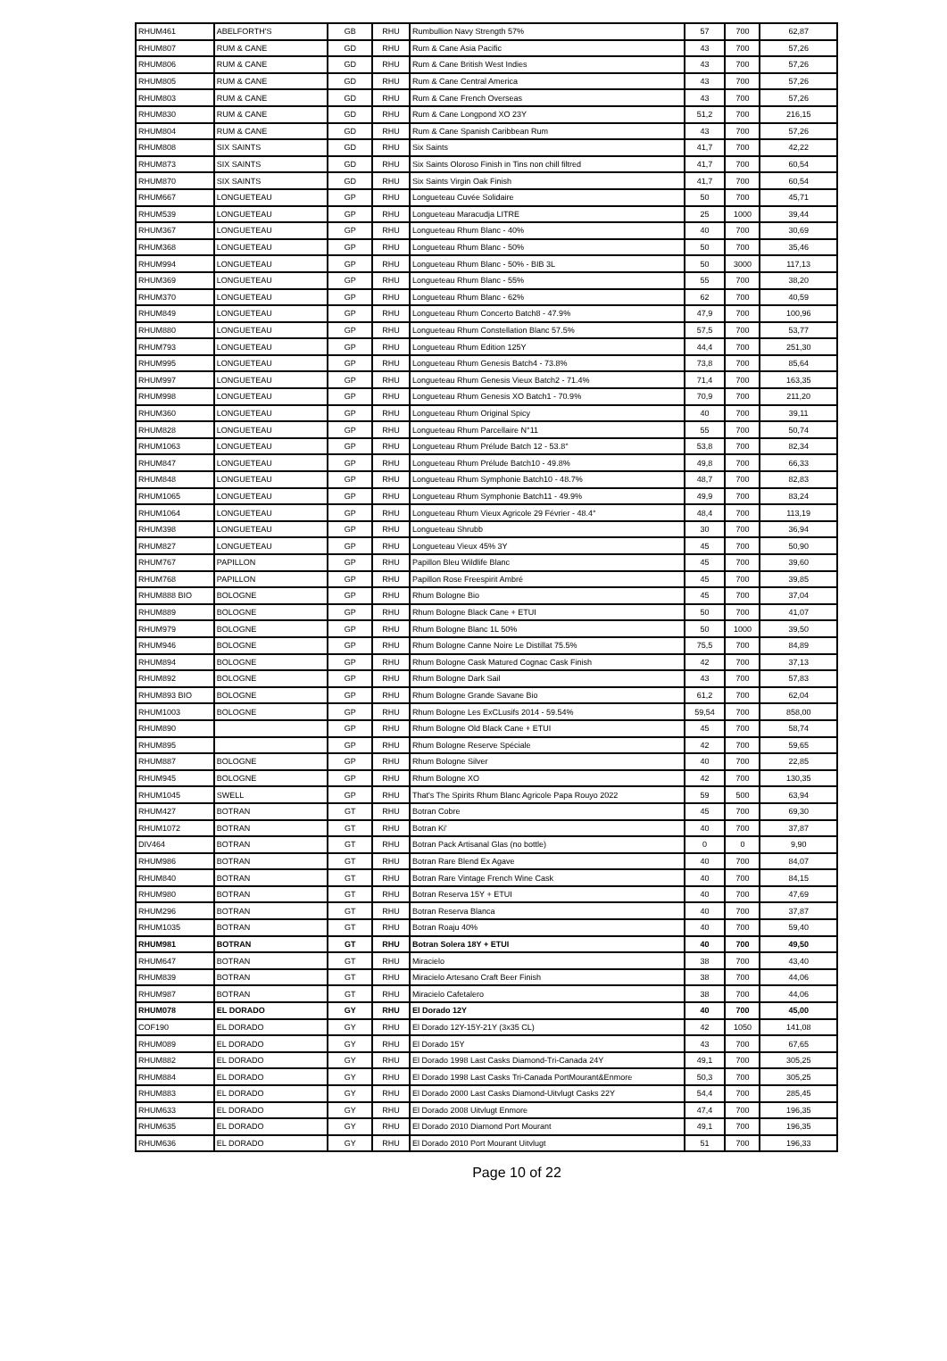| RHUM461 | ABELFORTH'S | GB | RHU | Rumbullion Navy Strength 57% | 57 | 700 | 62,87 |
| RHUM807 | RUM & CANE | GD | RHU | Rum & Cane Asia Pacific | 43 | 700 | 57,26 |
| RHUM806 | RUM & CANE | GD | RHU | Rum & Cane British West Indies | 43 | 700 | 57,26 |
| RHUM805 | RUM & CANE | GD | RHU | Rum & Cane Central America | 43 | 700 | 57,26 |
| RHUM803 | RUM & CANE | GD | RHU | Rum & Cane French Overseas | 43 | 700 | 57,26 |
| RHUM830 | RUM & CANE | GD | RHU | Rum & Cane Longpond XO 23Y | 51,2 | 700 | 216,15 |
| RHUM804 | RUM & CANE | GD | RHU | Rum & Cane Spanish Caribbean Rum | 43 | 700 | 57,26 |
| RHUM808 | SIX SAINTS | GD | RHU | Six Saints | 41,7 | 700 | 42,22 |
| RHUM873 | SIX SAINTS | GD | RHU | Six Saints Oloroso Finish in Tins non chill filtred | 41,7 | 700 | 60,54 |
| RHUM870 | SIX SAINTS | GD | RHU | Six Saints Virgin Oak Finish | 41,7 | 700 | 60,54 |
| RHUM667 | LONGUETEAU | GP | RHU | Longueteau Cuvée Solidaire | 50 | 700 | 45,71 |
| RHUM539 | LONGUETEAU | GP | RHU | Longueteau Maracudja LITRE | 25 | 1000 | 39,44 |
| RHUM367 | LONGUETEAU | GP | RHU | Longueteau Rhum Blanc - 40% | 40 | 700 | 30,69 |
| RHUM368 | LONGUETEAU | GP | RHU | Longueteau Rhum Blanc - 50% | 50 | 700 | 35,46 |
| RHUM994 | LONGUETEAU | GP | RHU | Longueteau Rhum Blanc - 50% - BIB 3L | 50 | 3000 | 117,13 |
| RHUM369 | LONGUETEAU | GP | RHU | Longueteau Rhum Blanc - 55% | 55 | 700 | 38,20 |
| RHUM370 | LONGUETEAU | GP | RHU | Longueteau Rhum Blanc - 62% | 62 | 700 | 40,59 |
| RHUM849 | LONGUETEAU | GP | RHU | Longueteau Rhum Concerto Batch8 - 47.9% | 47,9 | 700 | 100,96 |
| RHUM880 | LONGUETEAU | GP | RHU | Longueteau Rhum Constellation Blanc 57.5% | 57,5 | 700 | 53,77 |
| RHUM793 | LONGUETEAU | GP | RHU | Longueteau Rhum Edition 125Y | 44,4 | 700 | 251,30 |
| RHUM995 | LONGUETEAU | GP | RHU | Longueteau Rhum Genesis Batch4 - 73.8% | 73,8 | 700 | 85,64 |
| RHUM997 | LONGUETEAU | GP | RHU | Longueteau Rhum Genesis Vieux Batch2 - 71.4% | 71,4 | 700 | 163,35 |
| RHUM998 | LONGUETEAU | GP | RHU | Longueteau Rhum Genesis XO Batch1 - 70.9% | 70,9 | 700 | 211,20 |
| RHUM360 | LONGUETEAU | GP | RHU | Longueteau Rhum Original Spicy | 40 | 700 | 39,11 |
| RHUM828 | LONGUETEAU | GP | RHU | Longueteau Rhum Parcellaire N°11 | 55 | 700 | 50,74 |
| RHUM1063 | LONGUETEAU | GP | RHU | Longueteau Rhum Prélude Batch 12 - 53.8° | 53,8 | 700 | 82,34 |
| RHUM847 | LONGUETEAU | GP | RHU | Longueteau Rhum Prélude Batch10 - 49.8% | 49,8 | 700 | 66,33 |
| RHUM848 | LONGUETEAU | GP | RHU | Longueteau Rhum Symphonie Batch10 - 48.7% | 48,7 | 700 | 82,83 |
| RHUM1065 | LONGUETEAU | GP | RHU | Longueteau Rhum Symphonie Batch11 - 49.9% | 49,9 | 700 | 83,24 |
| RHUM1064 | LONGUETEAU | GP | RHU | Longueteau Rhum Vieux Agricole 29 Février - 48.4° | 48,4 | 700 | 113,19 |
| RHUM398 | LONGUETEAU | GP | RHU | Longueteau Shrubb | 30 | 700 | 36,94 |
| RHUM827 | LONGUETEAU | GP | RHU | Longueteau Vieux 45% 3Y | 45 | 700 | 50,90 |
| RHUM767 | PAPILLON | GP | RHU | Papillon Bleu Wildlife Blanc | 45 | 700 | 39,60 |
| RHUM768 | PAPILLON | GP | RHU | Papillon Rose Freespirit Ambré | 45 | 700 | 39,85 |
| RHUM888 BIO | BOLOGNE | GP | RHU | Rhum Bologne Bio | 45 | 700 | 37,04 |
| RHUM889 | BOLOGNE | GP | RHU | Rhum Bologne Black Cane + ETUI | 50 | 700 | 41,07 |
| RHUM979 | BOLOGNE | GP | RHU | Rhum Bologne Blanc 1L 50% | 50 | 1000 | 39,50 |
| RHUM946 | BOLOGNE | GP | RHU | Rhum Bologne Canne Noire Le Distillat 75.5% | 75,5 | 700 | 84,89 |
| RHUM894 | BOLOGNE | GP | RHU | Rhum Bologne Cask Matured Cognac Cask Finish | 42 | 700 | 37,13 |
| RHUM892 | BOLOGNE | GP | RHU | Rhum Bologne Dark Sail | 43 | 700 | 57,83 |
| RHUM893 BIO | BOLOGNE | GP | RHU | Rhum Bologne Grande Savane Bio | 61,2 | 700 | 62,04 |
| RHUM1003 | BOLOGNE | GP | RHU | Rhum Bologne Les ExCLusifs 2014 - 59.54% | 59,54 | 700 | 858,00 |
| RHUM890 | | GP | RHU | Rhum Bologne Old Black Cane + ETUI | 45 | 700 | 58,74 |
| RHUM895 | | GP | RHU | Rhum Bologne Reserve Spéciale | 42 | 700 | 59,65 |
| RHUM887 | BOLOGNE | GP | RHU | Rhum Bologne Silver | 40 | 700 | 22,85 |
| RHUM945 | BOLOGNE | GP | RHU | Rhum Bologne XO | 42 | 700 | 130,35 |
| RHUM1045 | SWELL | GP | RHU | That's The Spirits Rhum Blanc Agricole Papa Rouyo 2022 | 59 | 500 | 63,94 |
| RHUM427 | BOTRAN | GT | RHU | Botran Cobre | 45 | 700 | 69,30 |
| RHUM1072 | BOTRAN | GT | RHU | Botran Ki' | 40 | 700 | 37,87 |
| DIV464 | BOTRAN | GT | RHU | Botran Pack Artisanal Glas (no bottle) | 0 | 0 | 9,90 |
| RHUM986 | BOTRAN | GT | RHU | Botran Rare Blend Ex Agave | 40 | 700 | 84,07 |
| RHUM840 | BOTRAN | GT | RHU | Botran Rare Vintage French Wine Cask | 40 | 700 | 84,15 |
| RHUM980 | BOTRAN | GT | RHU | Botran Reserva 15Y + ETUI | 40 | 700 | 47,69 |
| RHUM296 | BOTRAN | GT | RHU | Botran Reserva Blanca | 40 | 700 | 37,87 |
| RHUM1035 | BOTRAN | GT | RHU | Botran Roaju 40% | 40 | 700 | 59,40 |
| RHUM981 | BOTRAN | GT | RHU | Botran Solera 18Y + ETUI | 40 | 700 | 49,50 |
| RHUM647 | BOTRAN | GT | RHU | Miracielo | 38 | 700 | 43,40 |
| RHUM839 | BOTRAN | GT | RHU | Miracielo Artesano Craft Beer Finish | 38 | 700 | 44,06 |
| RHUM987 | BOTRAN | GT | RHU | Miracielo Cafetalero | 38 | 700 | 44,06 |
| RHUM078 | EL DORADO | GY | RHU | El Dorado 12Y | 40 | 700 | 45,00 |
| COF190 | EL DORADO | GY | RHU | El Dorado 12Y-15Y-21Y (3x35 CL) | 42 | 1050 | 141,08 |
| RHUM089 | EL DORADO | GY | RHU | El Dorado 15Y | 43 | 700 | 67,65 |
| RHUM882 | EL DORADO | GY | RHU | El Dorado 1998 Last Casks Diamond-Tri-Canada 24Y | 49,1 | 700 | 305,25 |
| RHUM884 | EL DORADO | GY | RHU | El Dorado 1998 Last Casks Tri-Canada PortMourant&Enmore | 50,3 | 700 | 305,25 |
| RHUM883 | EL DORADO | GY | RHU | El Dorado 2000 Last Casks Diamond-Uitvlugt Casks 22Y | 54,4 | 700 | 285,45 |
| RHUM633 | EL DORADO | GY | RHU | El Dorado 2008 Uitvlugt Enmore | 47,4 | 700 | 196,35 |
| RHUM635 | EL DORADO | GY | RHU | El Dorado 2010 Diamond Port Mourant | 49,1 | 700 | 196,35 |
| RHUM636 | EL DORADO | GY | RHU | El Dorado 2010 Port Mourant Uitvlugt | 51 | 700 | 196,33 |
Page 10 of 22